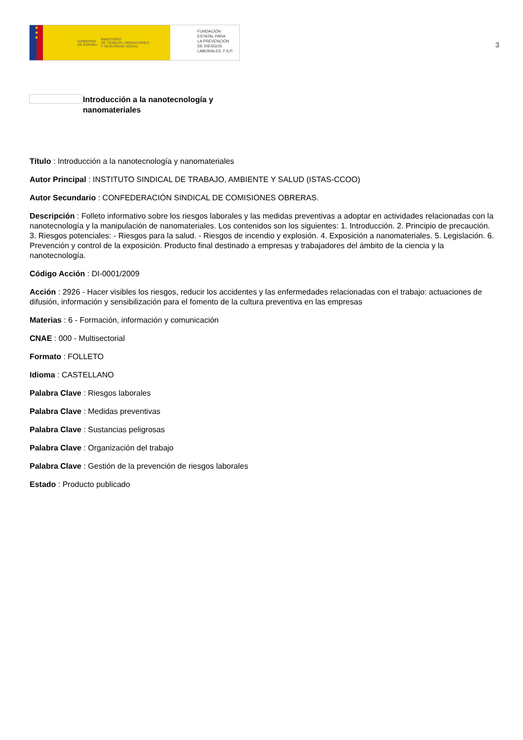★
★
★
GOBIERNO
DE ESPAÑA MINISTERIO
DE TRABAJO, MIGRACIONES
Y SEGURIDAD SOCIAL
FUNDACIÓN
ESTATAL PARA
LA PREVENCIÓN
DE RIESGOS
LABORALES, F.S.P.
3
Introducción a la nanotecnología y
nanomateriales
Título : Introducción a la nanotecnología y nanomateriales
Autor Principal : INSTITUTO SINDICAL DE TRABAJO, AMBIENTE Y SALUD (ISTAS-CCOO)
Autor Secundario : CONFEDERACIÓN SINDICAL DE COMISIONES OBRERAS.
Descripción : Folleto informativo sobre los riesgos laborales y las medidas preventivas a adoptar en actividades relacionadas con la nanotecnología y la manipulación de nanomateriales. Los contenidos son los siguientes: 1. Introducción. 2. Principio de precaución. 3. Riesgos potenciales: - Riesgos para la salud. - Riesgos de incendio y explosión. 4. Exposición a nanomateriales. 5. Legislación. 6. Prevención y control de la exposición. Producto final destinado a empresas y trabajadores del ámbito de la ciencia y la nanotecnología.
Código Acción : DI-0001/2009
Acción : 2926 - Hacer visibles los riesgos, reducir los accidentes y las enfermedades relacionadas con el trabajo: actuaciones de difusión, información y sensibilización para el fomento de la cultura preventiva en las empresas
Materias : 6 - Formación, información y comunicación
CNAE : 000 - Multisectorial
Formato : FOLLETO
Idioma : CASTELLANO
Palabra Clave : Riesgos laborales
Palabra Clave : Medidas preventivas
Palabra Clave : Sustancias peligrosas
Palabra Clave : Organización del trabajo
Palabra Clave : Gestión de la prevención de riesgos laborales
Estado : Producto publicado